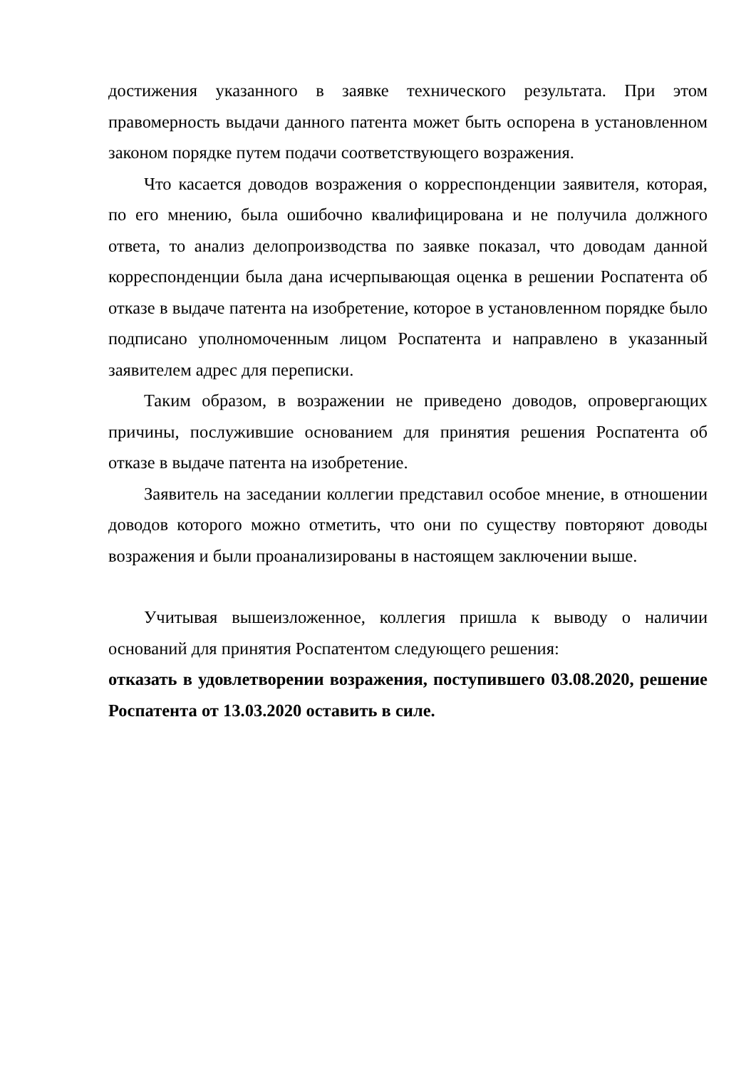достижения указанного в заявке технического результата. При этом правомерность выдачи данного патента может быть оспорена в установленном законом порядке путем подачи соответствующего возражения.
Что касается доводов возражения о корреспонденции заявителя, которая, по его мнению, была ошибочно квалифицирована и не получила должного ответа, то анализ делопроизводства по заявке показал, что доводам данной корреспонденции была дана исчерпывающая оценка в решении Роспатента об отказе в выдаче патента на изобретение, которое в установленном порядке было подписано уполномоченным лицом Роспатента и направлено в указанный заявителем адрес для переписки.
Таким образом, в возражении не приведено доводов, опровергающих причины, послужившие основанием для принятия решения Роспатента об отказе в выдаче патента на изобретение.
Заявитель на заседании коллегии представил особое мнение, в отношении доводов которого можно отметить, что они по существу повторяют доводы возражения и были проанализированы в настоящем заключении выше.
Учитывая вышеизложенное, коллегия пришла к выводу о наличии оснований для принятия Роспатентом следующего решения:
отказать в удовлетворении возражения, поступившего 03.08.2020, решение Роспатента от 13.03.2020 оставить в силе.